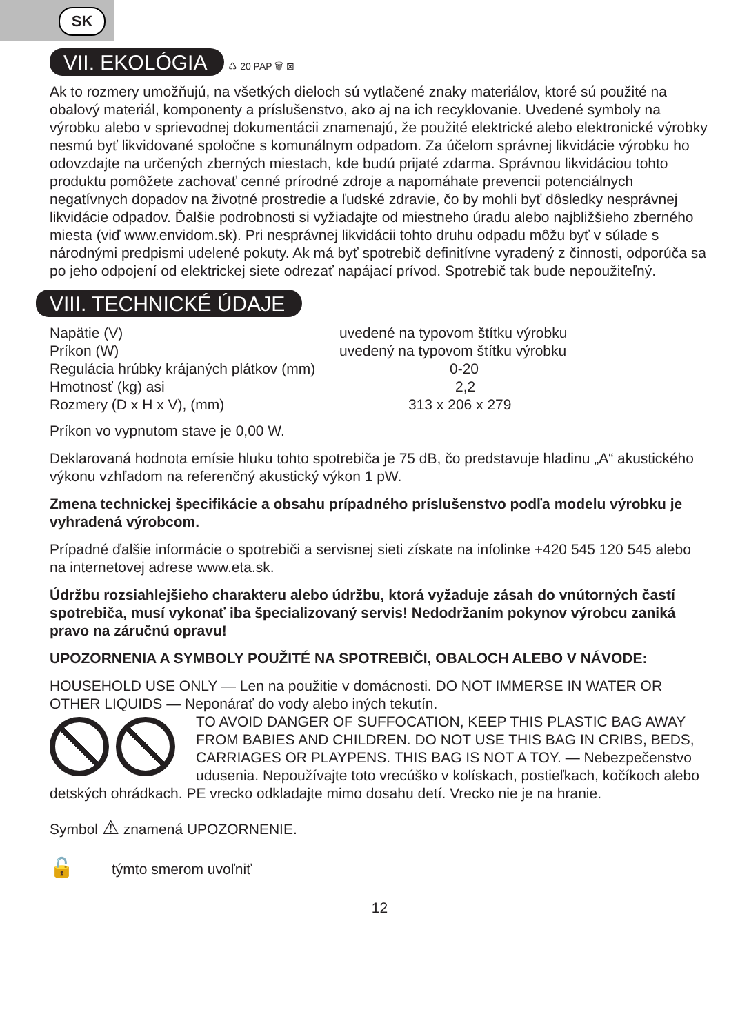SK
VII. EKOLÓGIA
♺ 20 PAP 🗑 ⊠
Ak to rozmery umožňujú, na všetkých dieloch sú vytlačené znaky materiálov, ktoré sú použité na obalový materiál, komponenty a príslušenstvo, ako aj na ich recyklovanie. Uvedené symboly na výrobku alebo v sprievodnej dokumentácii znamenajú, že použité elektrické alebo elektronické výrobky nesmú byť likvidované spoločne s komunálnym odpadom. Za účelom správnej likvidácie výrobku ho odovzdajte na určených zberných miestach, kde budú prijaté zdarma. Správnou likvidáciou tohto produktu pomôžete zachovať cenné prírodné zdroje a napomáhate prevencii potenciálnych negatívnych dopadov na životné prostredie a ľudské zdravie, čo by mohli byť dôsledky nesprávnej likvidácie odpadov. Ďalšie podrobnosti si vyžiadajte od miestneho úradu alebo najbližšieho zberného miesta (viď www.envidom.sk). Pri nesprávnej likvidácii tohto druhu odpadu môžu byť v súlade s národnými predpismi udelené pokuty. Ak má byť spotrebič definitívne vyradený z činnosti, odporúča sa po jeho odpojení od elektrickej siete odrezať napájací prívod. Spotrebič tak bude nepoužiteľný.
VIII. TECHNICKÉ ÚDAJE
| Napätie (V) | uvedené na typovom štítku výrobku |
| Príkon (W) | uvedený na typovom štítku výrobku |
| Regulácia hrúbky krájaných plátkov (mm) | 0-20 |
| Hmotnosť (kg) asi | 2,2 |
| Rozmery (D x H x V), (mm) | 313 x 206 x 279 |
Príkon vo vypnutom stave je 0,00 W.
Deklarovaná hodnota emísie hluku tohto spotrebiča je 75 dB, čo predstavuje hladinu „A“ akustického výkonu vzhľadom na referenčný akustický výkon 1 pW.
Zmena technickej špecifikácie a obsahu prípadného príslušenstvo podľa modelu výrobku je vyhradená výrobcom.
Prípadné ďalšie informácie o spotrebiči a servisnej sieti získate na infolinke +420 545 120 545 alebo na internetovej adrese www.eta.sk.
Údržbu rozsiahlejšieho charakteru alebo údržbu, ktorá vyžaduje zásah do vnútorných častí spotrebiča, musí vykonať iba špecializovaný servis! Nedodržaním pokynov výrobcu zaniká pravo na záručnú opravu!
UPOZORNENIA A SYMBOLY POUŽITÉ NA SPOTREBIČI, OBALOCH ALEBO V NÁVODE:
HOUSEHOLD USE ONLY — Len na použitie v domácnosti. DO NOT IMMERSE IN WATER OR OTHER LIQUIDS — Neponárať do vody alebo iných tekutín.
TO AVOID DANGER OF SUFFOCATION, KEEP THIS PLASTIC BAG AWAY FROM BABIES AND CHILDREN. DO NOT USE THIS BAG IN CRIBS, BEDS, CARRIAGES OR PLAYPENS. THIS BAG IS NOT A TOY. — Nebezpečenstvo udusenia. Nepoužívajte toto vrecúško v kolískach, postieľkach, kočíkoch alebo detských ohrádkach. PE vrecko odkladajte mimo dosahu detí. Vrecko nie je na hranie.
Symbol ⚠ znamená UPOZORNENIE.
🔓 týmto smerom uvoľniť
12